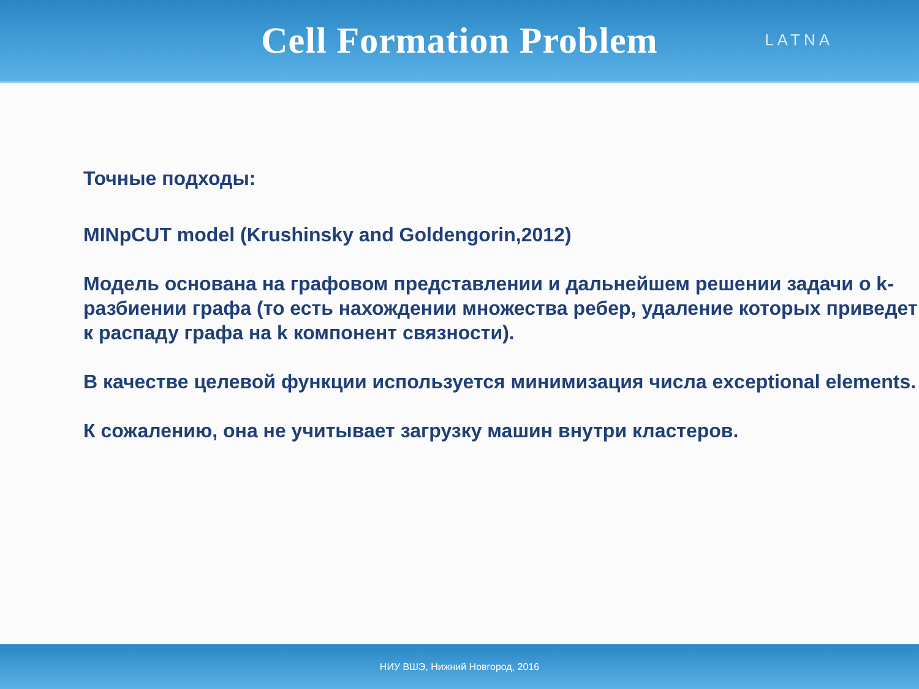Cell Formation Problem
LATNA
Точные подходы:
MINpCUT model (Krushinsky and Goldengorin,2012)
Модель основана на графовом представлении и дальнейшем решении задачи о k-разбиении графа (то есть нахождении множества ребер, удаление которых приведет к распаду графа на k компонент связности).
В качестве целевой функции используется минимизация числа exceptional elements.
К сожалению, она не учитывает загрузку машин внутри кластеров.
НИУ ВШЭ, Нижний Новгород, 2016